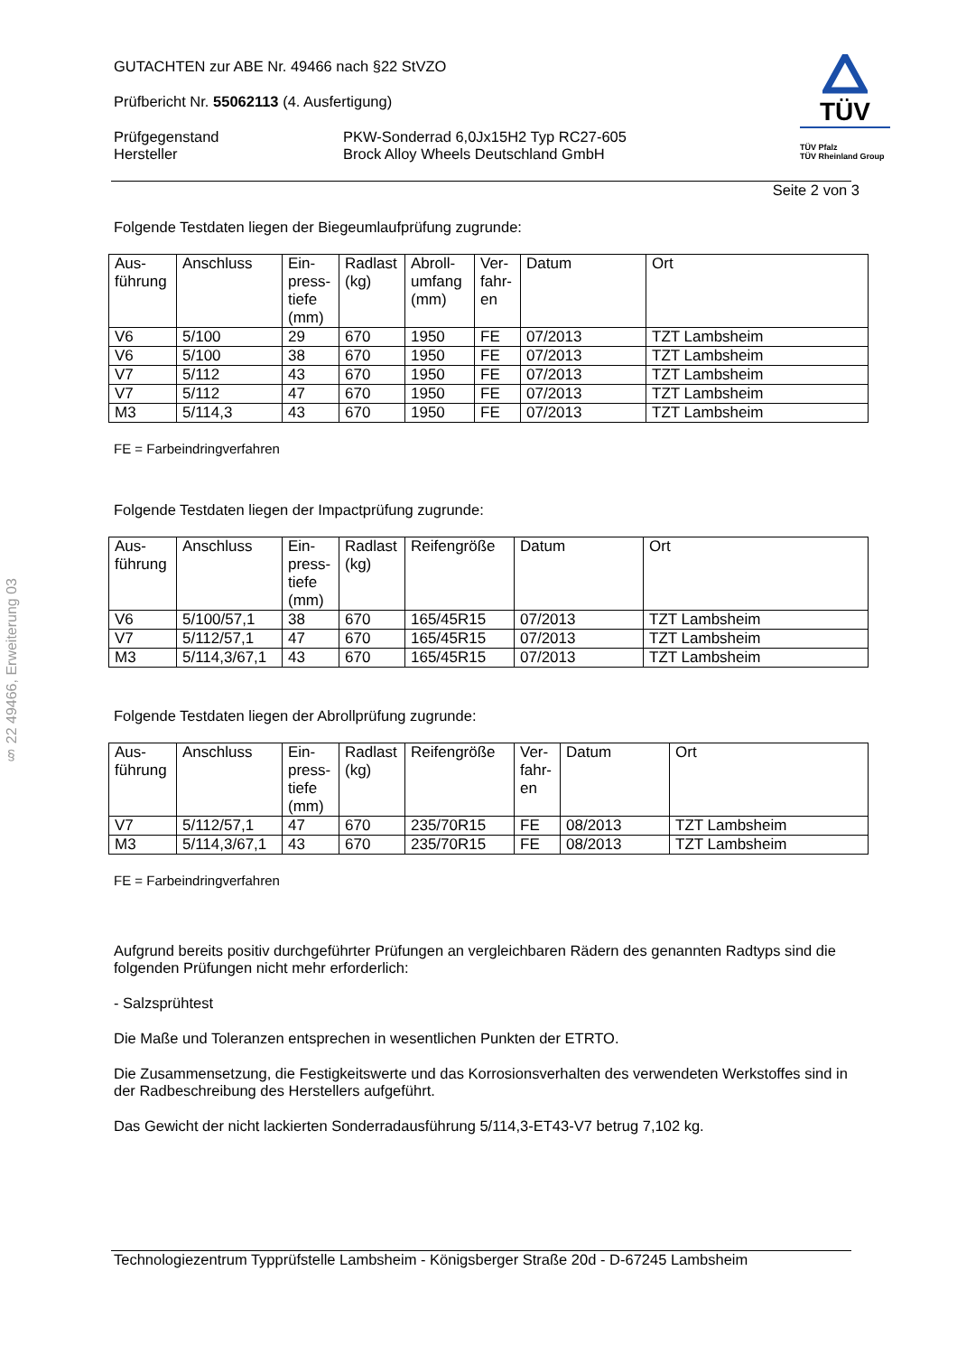§ 22 49466, Erweiterung 03
GUTACHTEN zur ABE Nr. 49466 nach §22 StVZO
Prüfbericht Nr. 55062113 (4. Ausfertigung)
Prüfgegenstand
Hersteller
PKW-Sonderrad 6,0Jx15H2 Typ RC27-605
Brock Alloy Wheels Deutschland GmbH
TÜV
TÜV Pfalz
TÜV Rheinland Group
Seite 2 von 3
Folgende Testdaten liegen der Biegeumlaufprüfung zugrunde:
| Aus- führung | Anschluss | Ein- press- tiefe (mm) | Radlast (kg) | Abroll- umfang (mm) | Ver- fahr- en | Datum | Ort |
| --- | --- | --- | --- | --- | --- | --- | --- |
| V6 | 5/100 | 29 | 670 | 1950 | FE | 07/2013 | TZT Lambsheim |
| V6 | 5/100 | 38 | 670 | 1950 | FE | 07/2013 | TZT Lambsheim |
| V7 | 5/112 | 43 | 670 | 1950 | FE | 07/2013 | TZT Lambsheim |
| V7 | 5/112 | 47 | 670 | 1950 | FE | 07/2013 | TZT Lambsheim |
| M3 | 5/114,3 | 43 | 670 | 1950 | FE | 07/2013 | TZT Lambsheim |
FE = Farbeindringverfahren
Folgende Testdaten liegen der Impactprüfung zugrunde:
| Aus- führung | Anschluss | Ein- press- tiefe (mm) | Radlast (kg) | Reifengröße | Datum | Ort |
| --- | --- | --- | --- | --- | --- | --- |
| V6 | 5/100/57,1 | 38 | 670 | 165/45R15 | 07/2013 | TZT Lambsheim |
| V7 | 5/112/57,1 | 47 | 670 | 165/45R15 | 07/2013 | TZT Lambsheim |
| M3 | 5/114,3/67,1 | 43 | 670 | 165/45R15 | 07/2013 | TZT Lambsheim |
Folgende Testdaten liegen der Abrollprüfung zugrunde:
| Aus- führung | Anschluss | Ein- press- tiefe (mm) | Radlast (kg) | Reifengröße | Ver- fahr- en | Datum | Ort |
| --- | --- | --- | --- | --- | --- | --- | --- |
| V7 | 5/112/57,1 | 47 | 670 | 235/70R15 | FE | 08/2013 | TZT Lambsheim |
| M3 | 5/114,3/67,1 | 43 | 670 | 235/70R15 | FE | 08/2013 | TZT Lambsheim |
FE = Farbeindringverfahren
Aufgrund bereits positiv durchgeführter Prüfungen an vergleichbaren Rädern des genannten Radtyps sind die folgenden Prüfungen nicht mehr erforderlich:
- Salzsprühtest
Die Maße und Toleranzen entsprechen in wesentlichen Punkten der ETRTO.
Die Zusammensetzung, die Festigkeitswerte und das Korrosionsverhalten des verwendeten Werkstoffes sind in der Radbeschreibung des Herstellers aufgeführt.
Das Gewicht der nicht lackierten Sonderradausführung 5/114,3-ET43-V7 betrug 7,102 kg.
Technologiezentrum Typprüfstelle Lambsheim - Königsberger Straße 20d - D-67245 Lambsheim